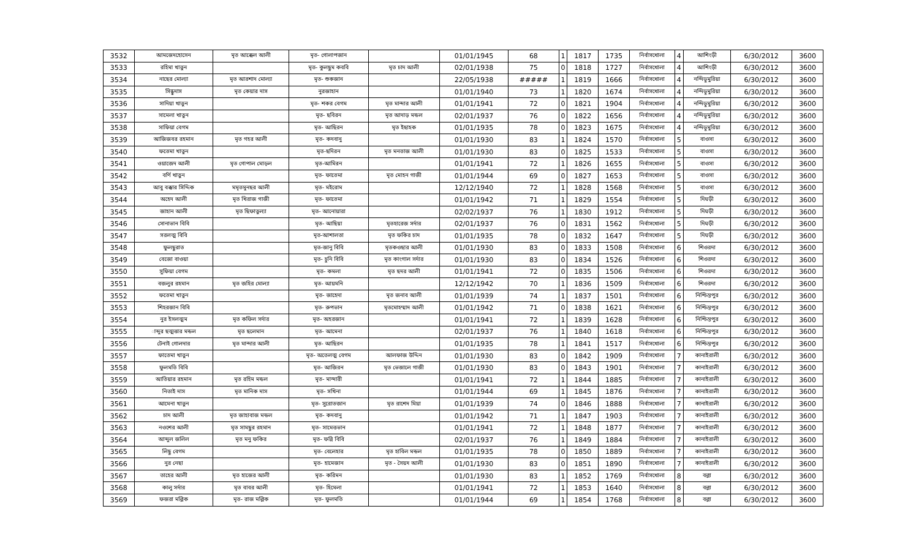| 3532 | আমজেদহোসেন | মৃত আক্কেল আলী | মৃত- গোলাপজান | | 01/01/1945 | 68 | 1 | 1817 | 1735 | নির্বাসখোলা | 4 | আশিংড়ী | 6/30/2012 | 3600 |
| 3533 | রহিমা খাতুন | | মৃত- কুলছুম কববি | মৃত চাদ আলী | 02/01/1938 | 75 | 0 | 1818 | 1727 | নির্বাসখোলা | 4 | আশিংড়ী | 6/30/2012 | 3600 |
| 3534 | নাছের মোল্যা | মৃত আরশাদ মোল্যা | মৃত- শুকজান | | 22/05/1938 | ##### | 1 | 1819 | 1666 | নির্বাসখোলা | 4 | নন্দিডুমুরিয়া | 6/30/2012 | 3600 |
| 3535 | সিন্ধুদাস | মৃত কেয়ার দাস | নুরজাহান | | 01/01/1940 | 73 | 1 | 1820 | 1674 | নির্বাসখোলা | 4 | নন্দিডুমুরিয়া | 6/30/2012 | 3600 |
| 3536 | সাদিয়া খাতুন | | মৃত- শকর বেগম | মৃত মান্দার আলী | 01/01/1941 | 72 | 0 | 1821 | 1904 | নির্বাসখোলা | 4 | নন্দিডুমুরিয়া | 6/30/2012 | 3600 |
| 3537 | সামেলা খাতুন | | মৃত- ছবিরন | মৃত আদাড় মন্ডল | 02/01/1937 | 76 | 0 | 1822 | 1656 | নির্বাসখোলা | 4 | নন্দিডুমুরিয়া | 6/30/2012 | 3600 |
| 3538 | সাফিয়া বেগম | | মৃত- আছিরন | মৃত ইছাহক | 01/01/1935 | 78 | 0 | 1823 | 1675 | নির্বাসখোলা | 4 | নন্দিডুমুরিয়া | 6/30/2012 | 3600 |
| 3539 | আজিজবর রহমান | মৃত গহর আলী | মৃত- কদবানু | | 01/01/1930 | 83 | 1 | 1824 | 1570 | নির্বাসখোলা | 5 | বাওসা | 6/30/2012 | 3600 |
| 3540 | ফতেমা খাতুন | | মৃত-ছদিরন | মৃত মনতাজ আলী | 01/01/1930 | 83 | 0 | 1825 | 1533 | নির্বাসখোলা | 5 | বাওসা | 6/30/2012 | 3600 |
| 3541 | ওয়াজেদ আলী | মৃত গোপাল মোড়ল | মৃত-আমিরন | | 01/01/1941 | 72 | 1 | 1826 | 1655 | নির্বাসখোলা | 5 | বাওসা | 6/30/2012 | 3600 |
| 3542 | বর্ণি খাতুন | | মৃত- ফাতেমা | মৃত মোহন গাজী | 01/01/1944 | 69 | 0 | 1827 | 1653 | নির্বাসখোলা | 5 | বাওসা | 6/30/2012 | 3600 |
| 3543 | আবু বক্কার সিদ্দিক | মমৃতমুনছর আলী | মৃত- মইরোম | | 12/12/1940 | 72 | 1 | 1828 | 1568 | নির্বাসখোলা | 5 | বাওসা | 6/30/2012 | 3600 |
| 3544 | অহেদ আলী | মৃত খিরাজ গাজী | মৃত- ফাতেমা | | 01/01/1942 | 71 | 1 | 1829 | 1554 | নির্বাসখোলা | 5 | দিঘড়ী | 6/30/2012 | 3600 |
| 3545 | জাহান আলী | মৃত ছিফাতুল্যা | মৃত- আনোয়ারা | | 02/02/1937 | 76 | 1 | 1830 | 1912 | নির্বাসখোলা | 5 | দিঘড়ী | 6/30/2012 | 3600 |
| 3546 | সোনাভান বিবি | | মৃত- আছিয়া | মৃতহারেজ সর্দার | 02/01/1937 | 76 | 0 | 1831 | 1562 | নির্বাসখোলা | 5 | দিঘড়ী | 6/30/2012 | 3600 |
| 3547 | সরলত্ম বিবি | | মৃত-আশালতা | মৃত ফকির চাদ | 01/01/1935 | 78 | 0 | 1832 | 1647 | নির্বাসখোলা | 5 | দিঘড়ী | 6/30/2012 | 3600 |
| 3548 | ফুলছুরাত | | মৃত-জানু বিবি | মৃতকওছার আলী | 01/01/1930 | 83 | 0 | 1833 | 1508 | নির্বাসখোলা | 6 | শিওরদা | 6/30/2012 | 3600 |
| 3549 | বেজো বাওয়া | | মৃত- চুনি বিবি | মৃত কাংগাল সর্দার | 01/01/1930 | 83 | 0 | 1834 | 1526 | নির্বাসখোলা | 6 | শিওরদা | 6/30/2012 | 3600 |
| 3550 | সুফিয়া বেগম | | মৃত- কমলা | মৃত ছদর আলী | 01/01/1941 | 72 | 0 | 1835 | 1506 | নির্বাসখোলা | 6 | শিওরদা | 6/30/2012 | 3600 |
| 3551 | বজলুর রহমান | মৃত জহির মোল্যা | মৃত- আয়মনি | | 12/12/1942 | 70 | 1 | 1836 | 1509 | নির্বাসখোলা | 6 | শিওরদা | 6/30/2012 | 3600 |
| 3552 | ফতেমা খাতুন | | মৃত- জাহেদা | মৃত জনাব আলী | 01/01/1939 | 74 | 1 | 1837 | 1501 | নির্বাসখোলা | 6 | নিশ্চিন্তপুর | 6/30/2012 | 3600 |
| 3553 | শিহরজান বিবি | | মৃত- রুপভান | মৃতমোহম্মাদ আলী | 01/01/1942 | 71 | 0 | 1838 | 1621 | নির্বাসখোলা | 6 | নিশ্চিন্তপুর | 6/30/2012 | 3600 |
| 3554 | নুর ইসলত্মম | মৃত কফিল সর্দার | মৃত- অহরজান | | 01/01/1941 | 72 | 1 | 1839 | 1628 | নির্বাসখোলা | 6 | নিশ্চিন্তপুর | 6/30/2012 | 3600 |
| 3555 | াব্দুর ছত্মত্তার মন্ডল | মৃত ছলেমান | মৃত- আমেনা | | 02/01/1937 | 76 | 1 | 1840 | 1618 | নির্বাসখোলা | 6 | নিশ্চিন্তপুর | 6/30/2012 | 3600 |
| 3556 | টেনাই গোলদার | মৃত মান্দার আলী | মৃত- আছিরন | | 01/01/1935 | 78 | 1 | 1841 | 1517 | নির্বাসখোলা | 6 | নিশ্চিন্তপুর | 6/30/2012 | 3600 |
| 3557 | ফাতেমা খাতুন | | মৃত- অতেলত্ম বেগম | আলফাজ উদ্দিন | 01/01/1930 | 83 | 0 | 1842 | 1909 | নির্বাসখোলা | 7 | কানাইরালী | 6/30/2012 | 3600 |
| 3558 | ফুলমতি বিবি | | মৃত- আজিরন | মৃত ভেজালে গাজী | 01/01/1930 | 83 | 0 | 1843 | 1901 | নির্বাসখোলা | 7 | কানাইরালী | 6/30/2012 | 3600 |
| 3559 | আতিয়ার রহমান | মৃত রহিম মন্ডল | মৃত- মান্দারী | | 01/01/1941 | 72 | 1 | 1844 | 1885 | নির্বাসখোলা | 7 | কানাইরালী | 6/30/2012 | 3600 |
| 3560 | নিতাই দাস | মৃত মানিক দাস | মৃত- সখিনা | | 01/01/1944 | 69 | 1 | 1845 | 1876 | নির্বাসখোলা | 7 | কানাইরালী | 6/30/2012 | 3600 |
| 3561 | আমেনা খাতুন | | মৃত- সুরোতজান | মৃত রাশেদ মিয়া | 01/01/1939 | 74 | 0 | 1846 | 1888 | নির্বাসখোলা | 7 | কানাইরালী | 6/30/2012 | 3600 |
| 3562 | চাদ আলী | মৃত জাহাবাজ মন্ডল | মৃত- কদবানু | | 01/01/1942 | 71 | 1 | 1847 | 1903 | নির্বাসখোলা | 7 | কানাইরালী | 6/30/2012 | 3600 |
| 3563 | নওশের আলী | মৃত সামছুর রহমান | মৃত- সামেত্তভান | | 01/01/1941 | 72 | 1 | 1848 | 1877 | নির্বাসখোলা | 7 | কানাইরালী | 6/30/2012 | 3600 |
| 3564 | আব্দুল জলিল | মৃত মনু ফকির | মৃত- ফন্নি বিবি | | 02/01/1937 | 76 | 1 | 1849 | 1884 | নির্বাসখোলা | 7 | কানাইরালী | 6/30/2012 | 3600 |
| 3565 | লিছু বেগম | | মৃত- বেলেহার | মৃত হাবিল মন্ডল | 01/01/1935 | 78 | 0 | 1850 | 1889 | নির্বাসখোলা | 7 | কানাইরালী | 6/30/2012 | 3600 |
| 3566 | নুর নেছা | | মৃত- হামেজান | মৃত - সৈয়দ আলী | 01/01/1930 | 83 | 0 | 1851 | 1890 | নির্বাসখোলা | 7 | কানাইরালী | 6/30/2012 | 3600 |
| 3567 | তাহের আলী | মৃত হাজের আলী | মৃত- করিমন | | 01/01/1930 | 83 | 1 | 1852 | 1769 | নির্বাসখোলা | 8 | বল্লা | 6/30/2012 | 3600 |
| 3568 | কালু সর্দার | মৃত বাবর আলী | মৃত- হিমেলা | | 01/01/1941 | 72 | 1 | 1853 | 1640 | নির্বাসখোলা | 8 | বল্লা | 6/30/2012 | 3600 |
| 3569 | ফজরা মল্লিক | মৃত- রাজ মল্লিক | মৃত- ফুলমতি | | 01/01/1944 | 69 | 1 | 1854 | 1768 | নির্বাসখোলা | 8 | বল্লা | 6/30/2012 | 3600 |